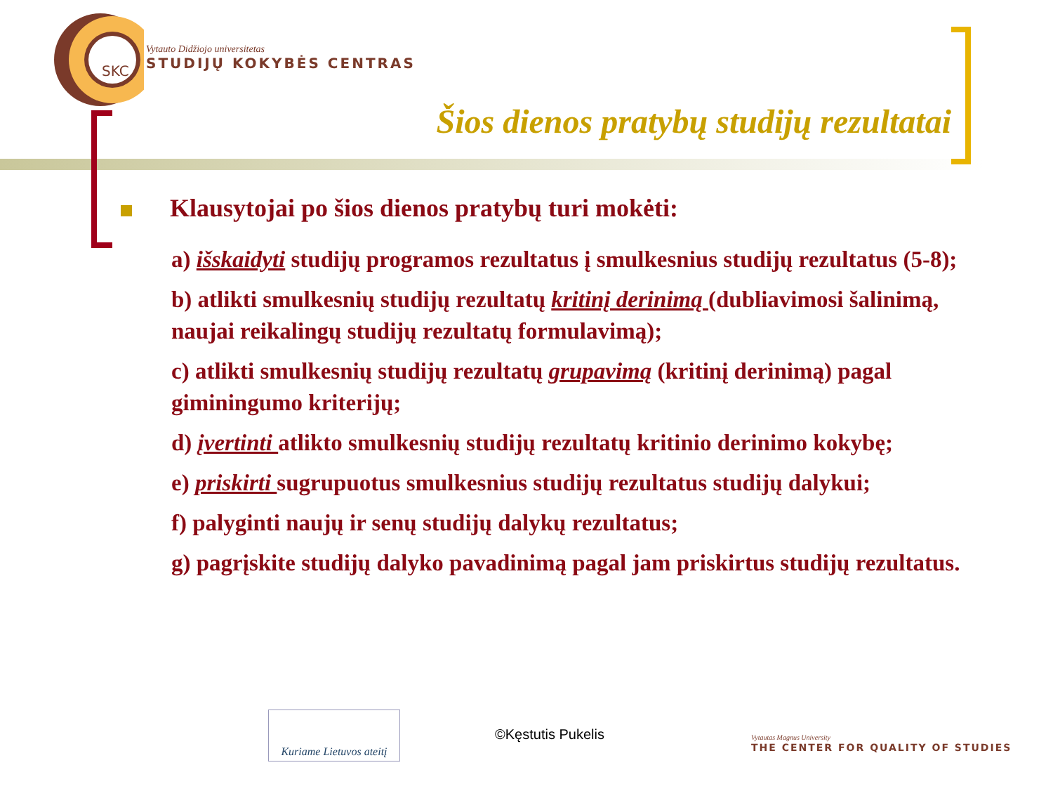SKC
Vytauto Didžiojo universitetas
STUDIJŲ KOKYBĖS CENTRAS
Šios dienos pratybų studijų rezultatai
Klausytojai po šios dienos pratybų turi mokėti:
a) išskaidyti studijų programos rezultatus į smulkesnius studijų rezultatus (5-8);
b) atlikti smulkesnių studijų rezultatų kritinį derinimą (dubliavimosi šalinimą, naujai reikalingų studijų rezultatų formulavimą);
c) atlikti smulkesnių studijų rezultatų grupavimą (kritinį derinimą) pagal giminingumo kriterijų;
d) įvertinti atlikto smulkesnių studijų rezultatų kritinio derinimo kokybę;
e) priskirti sugrupuotus smulkesnius studijų rezultatus studijų dalykui;
f) palyginti naujų ir senų studijų dalykų rezultatus;
g) pagrįskite studijų dalyko pavadinimą pagal jam priskirtus studijų rezultatus.
Kuriame Lietuvos ateitį
©Kęstutis Pukelis
Vytautas Magnus University
THE CENTER FOR QUALITY OF STUDIES